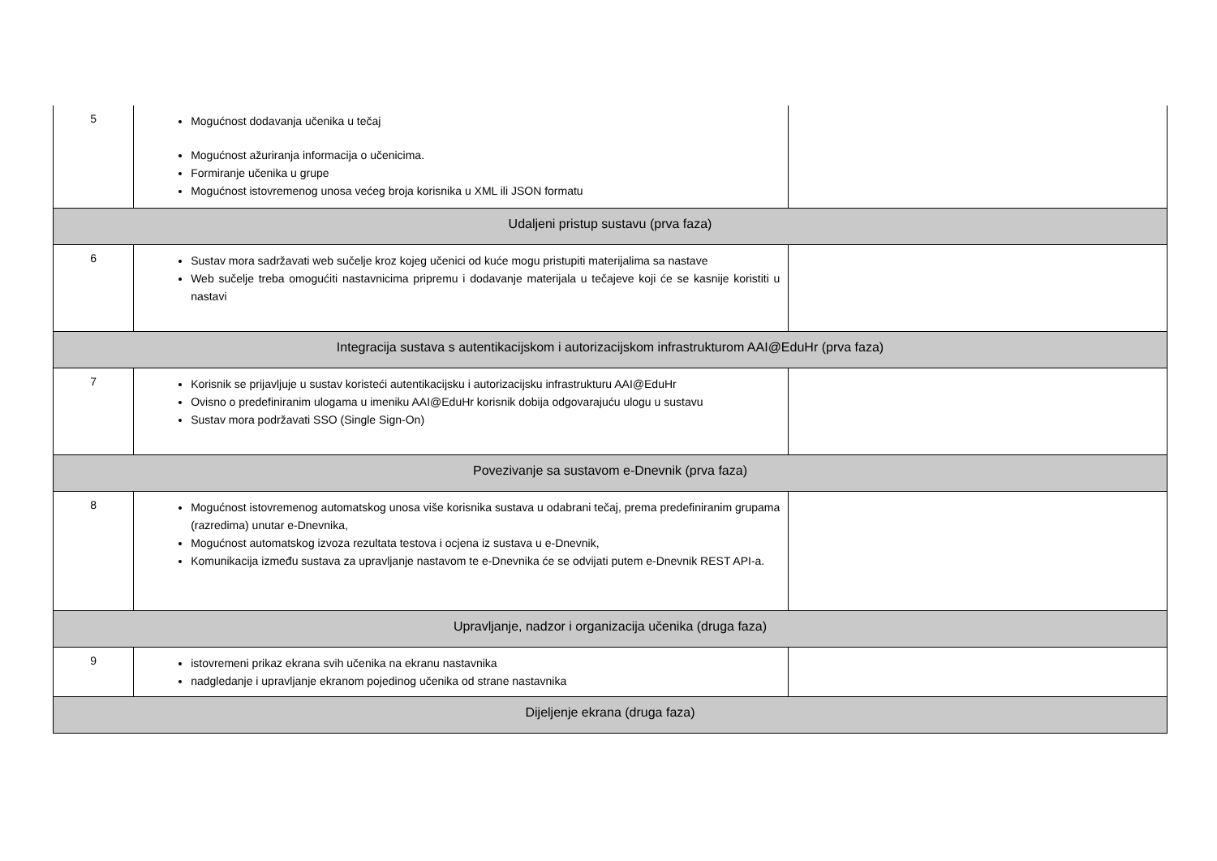| 5 | Mogućnost dodavanja učenika u tečaj Mogućnost ažuriranja informacija o učenicima. Formiranje učenika u grupe Mogućnost istovremenog unosa većeg broja korisnika u XML ili JSON formatu | |
| Udaljeni pristup sustavu (prva faza) | | |
| 6 | Sustav mora sadržavati web sučelje kroz kojeg učenici od kuće mogu pristupiti materijalima sa nastave Web sučelje treba omogućiti nastavnicima pripremu i dodavanje materijala u tečajeve koji će se kasnije koristiti u nastavi | |
| Integracija sustava s autentikacijskom i autorizacijskom infrastrukturom AAI@EduHr (prva faza) | | |
| 7 | Korisnik se prijavljuje u sustav koristeći autentikacijsku i autorizacijsku infrastrukturu AAI@EduHr Ovisno o predefiniranim ulogama u imeniku AAI@EduHr korisnik dobija odgovarajuću ulogu u sustavu Sustav mora podržavati SSO (Single Sign-On) | |
| Povezivanje sa sustavom e-Dnevnik (prva faza) | | |
| 8 | Mogućnost istovremenog automatskog unosa više korisnika sustava u odabrani tečaj, prema predefiniranim grupama (razredima) unutar e-Dnevnika, Mogućnost automatskog izvoza rezultata testova i ocjena iz sustava u e-Dnevnik, Komunikacija između sustava za upravljanje nastavom te e-Dnevnika će se odvijati putem e-Dnevnik REST API-a. | |
| Upravljanje, nadzor i organizacija učenika (druga faza) | | |
| 9 | istovremeni prikaz ekrana svih učenika na ekranu nastavnika nadgledanje i upravljanje ekranom pojedinog učenika od strane nastavnika | |
| Dijeljenje ekrana (druga faza) | | |